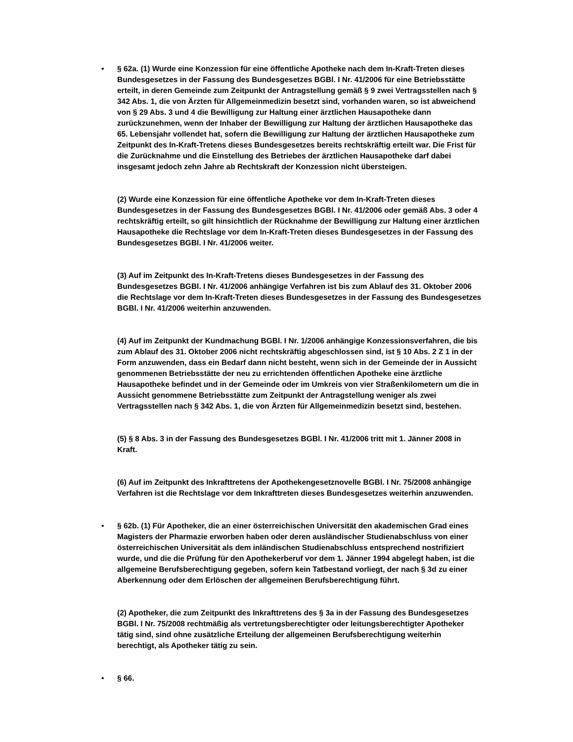•
§ 62a. (1) Wurde eine Konzession für eine öffentliche Apotheke nach dem In-Kraft-Treten dieses Bundesgesetzes in der Fassung des Bundesgesetzes BGBl. I Nr. 41/2006 für eine Betriebsstätte erteilt, in deren Gemeinde zum Zeitpunkt der Antragstellung gemäß § 9 zwei Vertragsstellen nach § 342 Abs. 1, die von Ärzten für Allgemeinmedizin besetzt sind, vorhanden waren, so ist abweichend von § 29 Abs. 3 und 4 die Bewilligung zur Haltung einer ärztlichen Hausapotheke dann zurückzunehmen, wenn der Inhaber der Bewilligung zur Haltung der ärztlichen Hausapotheke das 65. Lebensjahr vollendet hat, sofern die Bewilligung zur Haltung der ärztlichen Hausapotheke zum Zeitpunkt des In-Kraft-Tretens dieses Bundesgesetzes bereits rechtskräftig erteilt war. Die Frist für die Zurücknahme und die Einstellung des Betriebes der ärztlichen Hausapotheke darf dabei insgesamt jedoch zehn Jahre ab Rechtskraft der Konzession nicht übersteigen.
(2) Wurde eine Konzession für eine öffentliche Apotheke vor dem In-Kraft-Treten dieses Bundesgesetzes in der Fassung des Bundesgesetzes BGBl. I Nr. 41/2006 oder gemäß Abs. 3 oder 4 rechtskräftig erteilt, so gilt hinsichtlich der Rücknahme der Bewilligung zur Haltung einer ärztlichen Hausapotheke die Rechtslage vor dem In-Kraft-Treten dieses Bundesgesetzes in der Fassung des Bundesgesetzes BGBl. I Nr. 41/2006 weiter.
(3) Auf im Zeitpunkt des In-Kraft-Tretens dieses Bundesgesetzes in der Fassung des Bundesgesetzes BGBl. I Nr. 41/2006 anhängige Verfahren ist bis zum Ablauf des 31. Oktober 2006 die Rechtslage vor dem In-Kraft-Treten dieses Bundesgesetzes in der Fassung des Bundesgesetzes BGBl. I Nr. 41/2006 weiterhin anzuwenden.
(4) Auf im Zeitpunkt der Kundmachung BGBl. I Nr. 1/2006 anhängige Konzessionsverfahren, die bis zum Ablauf des 31. Oktober 2006 nicht rechtskräftig abgeschlossen sind, ist § 10 Abs. 2 Z 1 in der Form anzuwenden, dass ein Bedarf dann nicht besteht, wenn sich in der Gemeinde der in Aussicht genommenen Betriebsstätte der neu zu errichtenden öffentlichen Apotheke eine ärztliche Hausapotheke befindet und in der Gemeinde oder im Umkreis von vier Straßenkilometern um die in Aussicht genommene Betriebsstätte zum Zeitpunkt der Antragstellung weniger als zwei Vertragsstellen nach § 342 Abs. 1, die von Ärzten für Allgemeinmedizin besetzt sind, bestehen.
(5) § 8 Abs. 3 in der Fassung des Bundesgesetzes BGBl. I Nr. 41/2006 tritt mit 1. Jänner 2008 in Kraft.
(6) Auf im Zeitpunkt des Inkrafttretens der Apothekengesetznovelle BGBl. I Nr. 75/2008 anhängige Verfahren ist die Rechtslage vor dem Inkrafttreten dieses Bundesgesetzes weiterhin anzuwenden.
•
§ 62b. (1) Für Apotheker, die an einer österreichischen Universität den akademischen Grad eines Magisters der Pharmazie erworben haben oder deren ausländischer Studienabschluss von einer österreichischen Universität als dem inländischen Studienabschluss entsprechend nostrifiziert wurde, und die die Prüfung für den Apothekerberuf vor dem 1. Jänner 1994 abgelegt haben, ist die allgemeine Berufsberechtigung gegeben, sofern kein Tatbestand vorliegt, der nach § 3d zu einer Aberkennung oder dem Erlöschen der allgemeinen Berufsberechtigung führt.
(2) Apotheker, die zum Zeitpunkt des Inkrafttretens des § 3a in der Fassung des Bundesgesetzes BGBl. I Nr. 75/2008 rechtmäßig als vertretungsberechtigter oder leitungsberechtigter Apotheker tätig sind, sind ohne zusätzliche Erteilung der allgemeinen Berufsberechtigung weiterhin berechtigt, als Apotheker tätig zu sein.
•
§ 66.